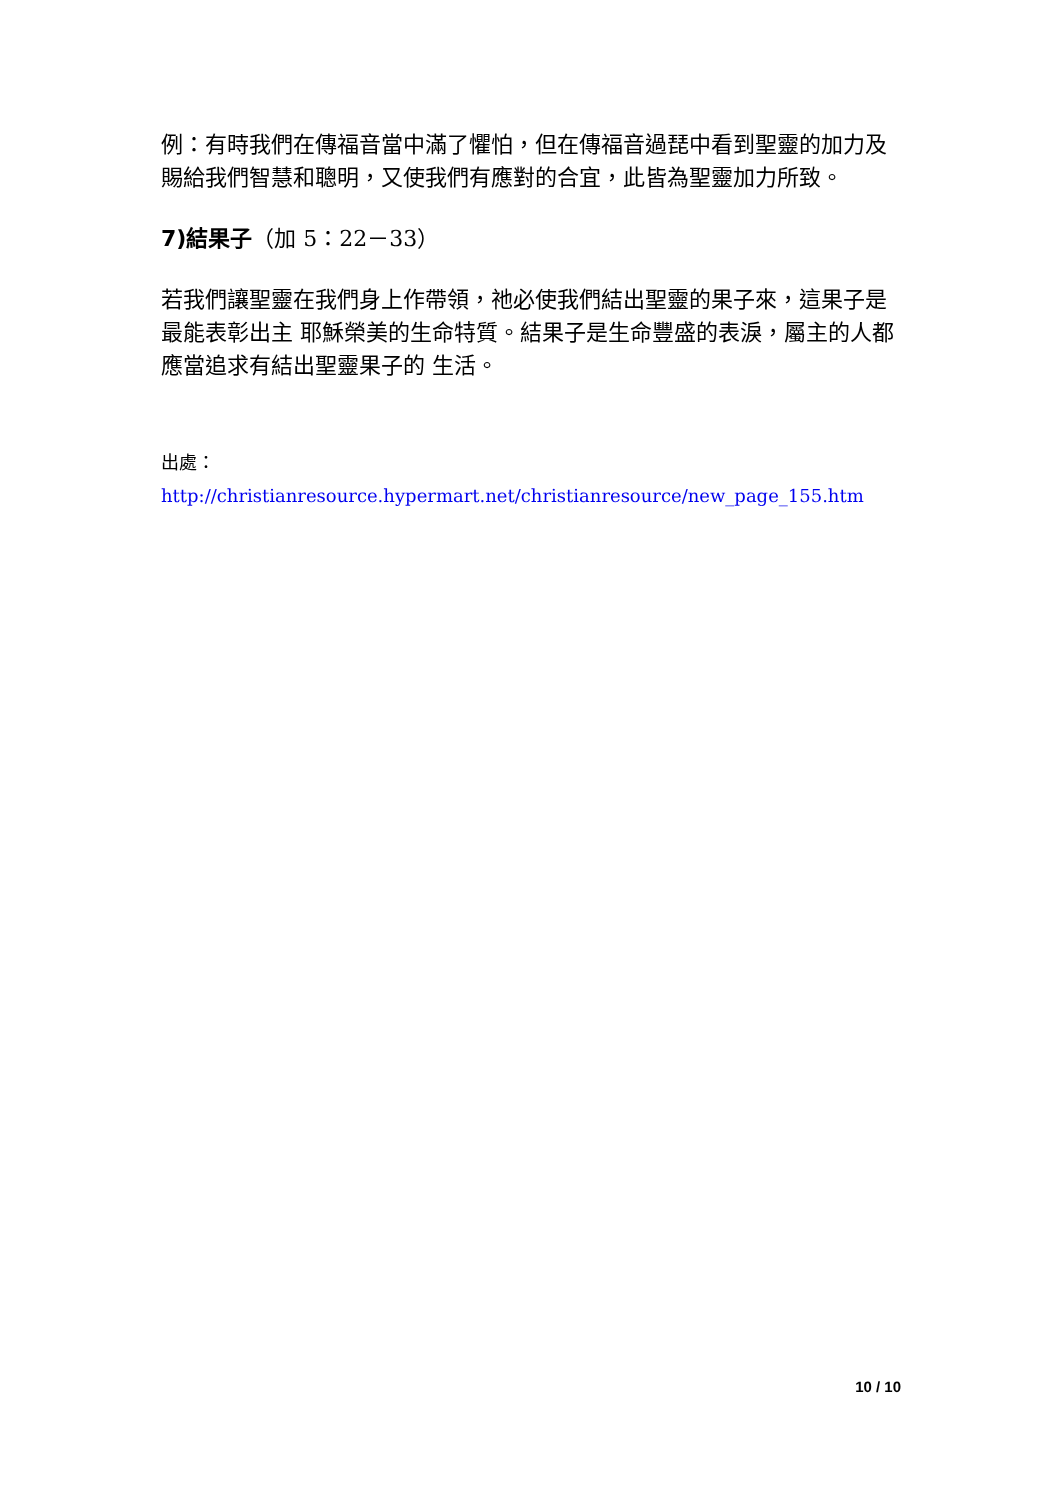例：有時我們在傳福音當中滿了懼怕，但在傳福音過琵中看到聖靈的加力及賜給我們智慧和聰明，又使我們有應對的合宜，此皆為聖靈加力所致。
7)結果子（加 5：22－33）
若我們讓聖靈在我們身上作帶領，祂必使我們結出聖靈的果子來，這果子是最能表彰出主 耶穌榮美的生命特質。結果子是生命豐盛的表淚，屬主的人都應當追求有結出聖靈果子的 生活。
出處：http://christianresource.hypermart.net/christianresource/new_page_155.htm
10 / 10